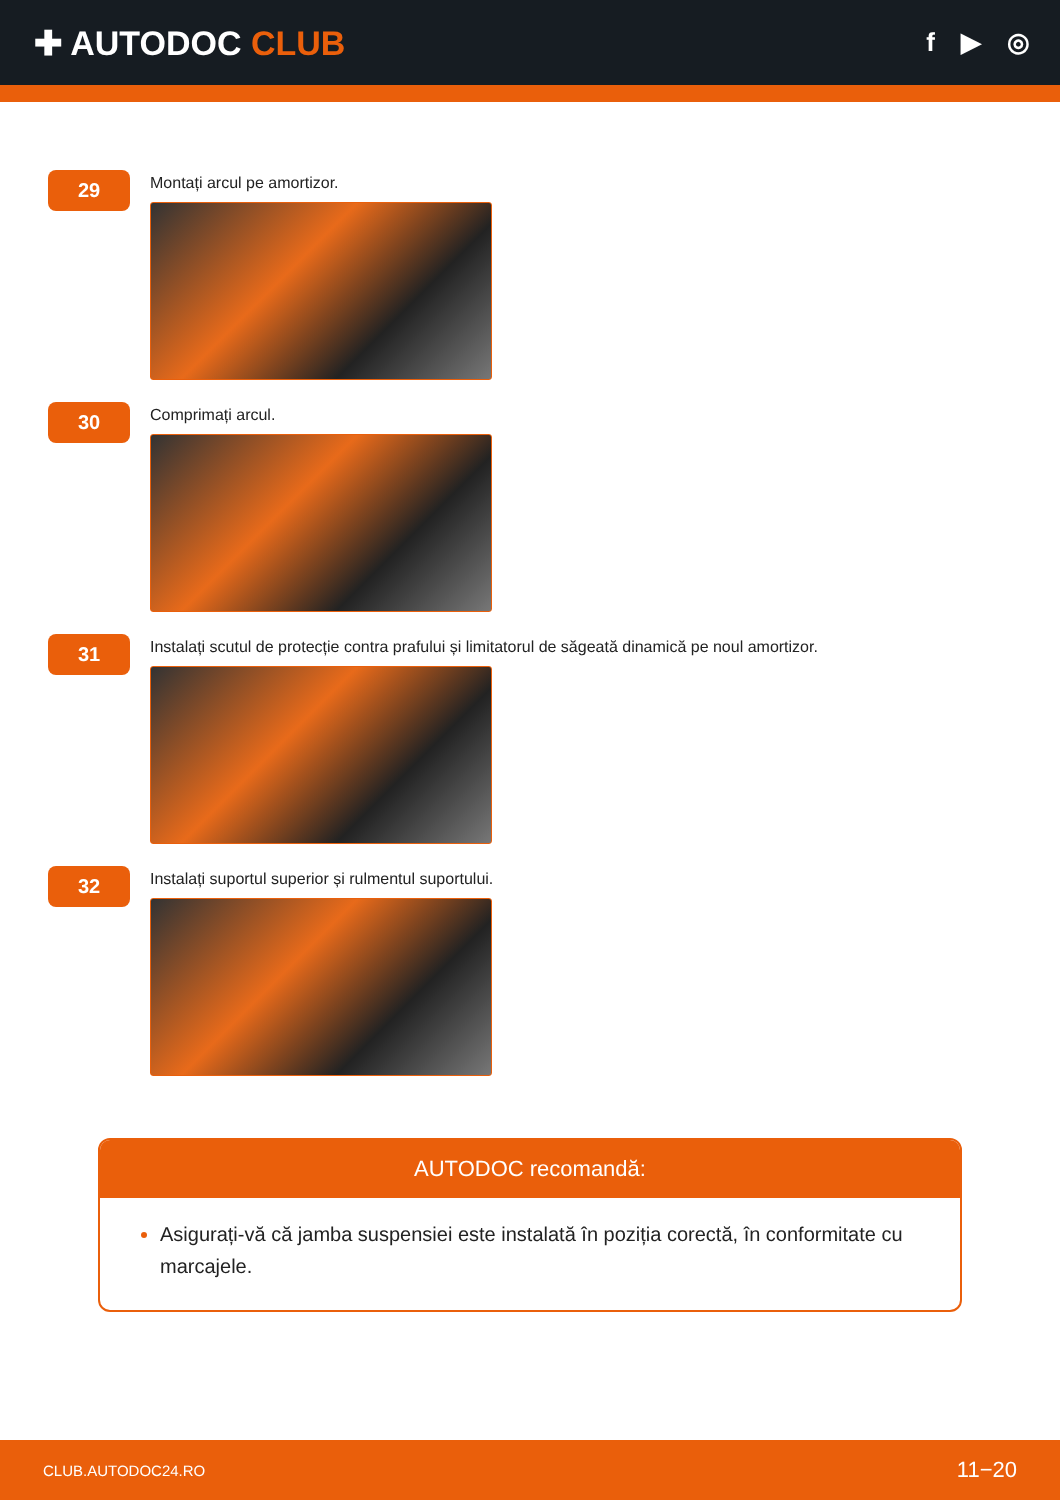✚ AUTODOC CLUB
f ▶ ◎
29
Montați arcul pe amortizor.
30
Comprimați arcul.
31
Instalați scutul de protecție contra prafului și limitatorul de săgeată dinamică pe noul amortizor.
32
Instalați suportul superior și rulmentul suportului.
AUTODOC recomandă:
Asigurați-vă că jamba suspensiei este instalată în poziția corectă, în conformitate cu marcajele.
CLUB.AUTODOC24.RO 11−20